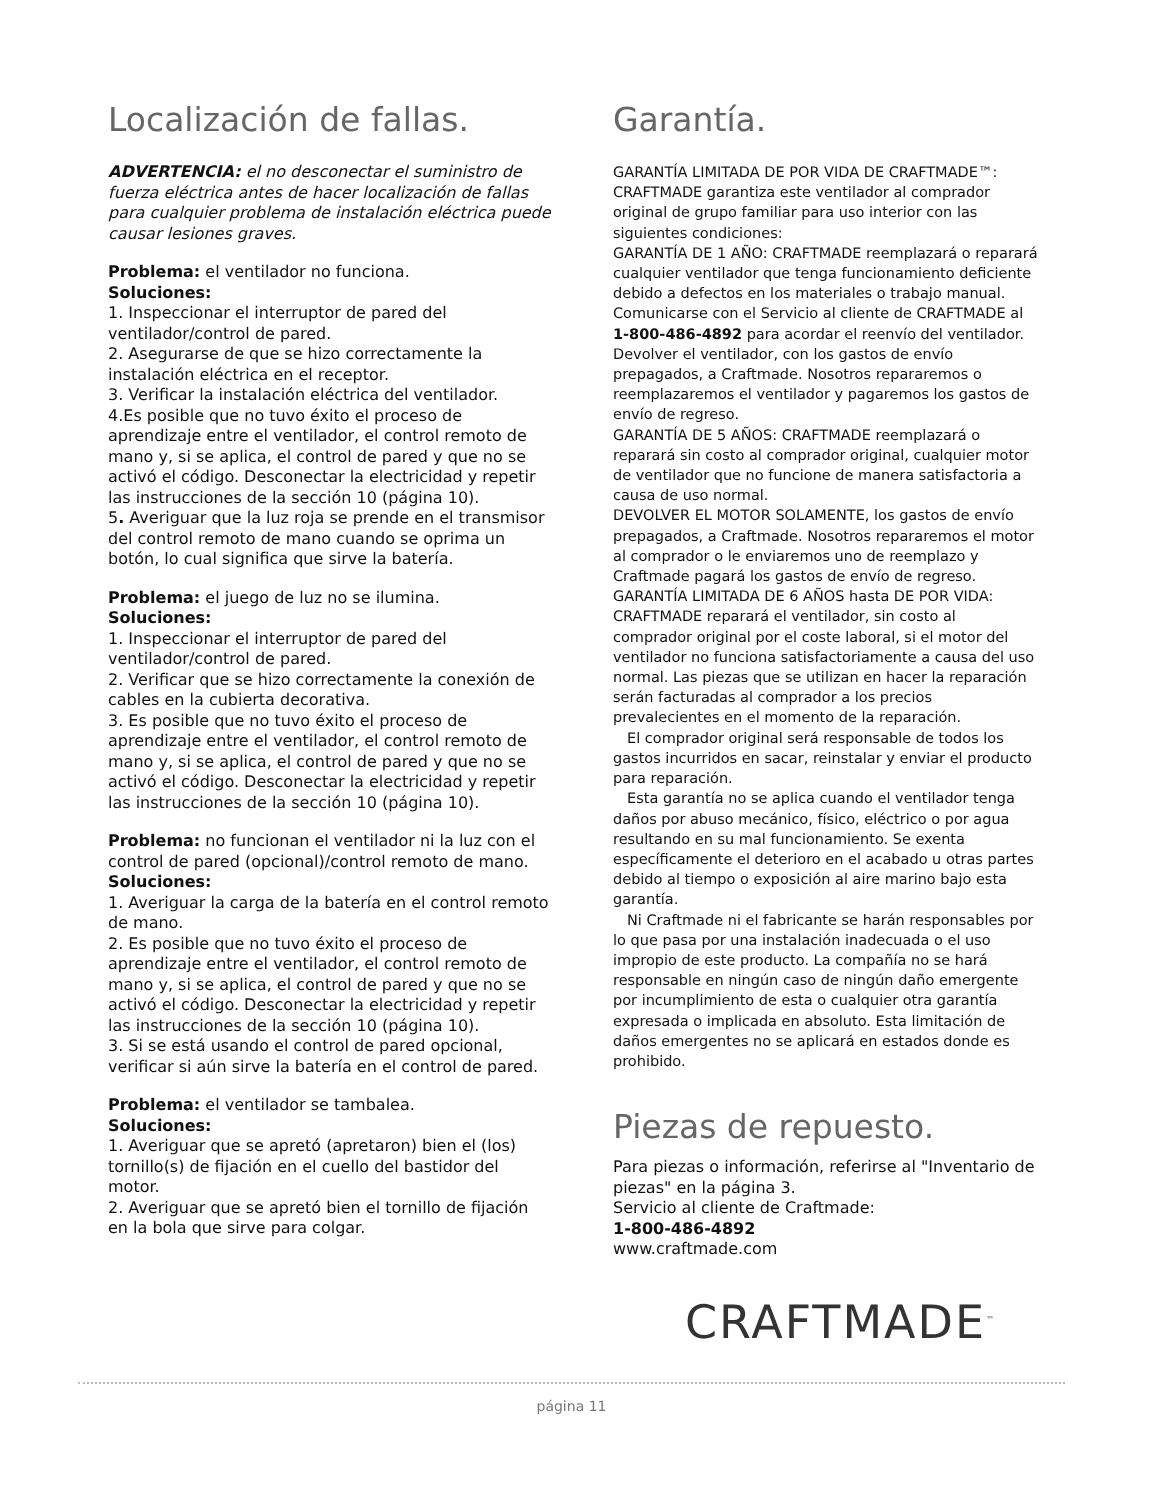Localización de fallas.
ADVERTENCIA: el no desconectar el suministro de fuerza eléctrica antes de hacer localización de fallas para cualquier problema de instalación eléctrica puede causar lesiones graves.
Problema: el ventilador no funciona.
Soluciones:
1. Inspeccionar el interruptor de pared del ventilador/control de pared.
2. Asegurarse de que se hizo correctamente la instalación eléctrica en el receptor.
3. Verificar la instalación eléctrica del ventilador.
4.Es posible que no tuvo éxito el proceso de aprendizaje entre el ventilador, el control remoto de mano y, si se aplica, el control de pared y que no se activó el código. Desconectar la electricidad y repetir las instrucciones de la sección 10 (página 10).
5. Averiguar que la luz roja se prende en el transmisor del control remoto de mano cuando se oprima un botón, lo cual significa que sirve la batería.
Problema: el juego de luz no se ilumina.
Soluciones:
1. Inspeccionar el interruptor de pared del ventilador/control de pared.
2. Verificar que se hizo correctamente la conexión de cables en la cubierta decorativa.
3. Es posible que no tuvo éxito el proceso de aprendizaje entre el ventilador, el control remoto de mano y, si se aplica, el control de pared y que no se activó el código. Desconectar la electricidad y repetir las instrucciones de la sección 10 (página 10).
Problema: no funcionan el ventilador ni la luz con el control de pared (opcional)/control remoto de mano.
Soluciones:
1. Averiguar la carga de la batería en el control remoto de mano.
2. Es posible que no tuvo éxito el proceso de aprendizaje entre el ventilador, el control remoto de mano y, si se aplica, el control de pared y que no se activó el código. Desconectar la electricidad y repetir las instrucciones de la sección 10 (página 10).
3. Si se está usando el control de pared opcional, verificar si aún sirve la batería en el control de pared.
Problema: el ventilador se tambalea.
Soluciones:
1. Averiguar que se apretó (apretaron) bien el (los) tornillo(s) de fijación en el cuello del bastidor del motor.
2. Averiguar que se apretó bien el tornillo de fijación en la bola que sirve para colgar.
Garantía.
GARANTÍA LIMITADA DE POR VIDA DE CRAFTMADE™: CRAFTMADE garantiza este ventilador al comprador original de grupo familiar para uso interior con las siguientes condiciones:
GARANTÍA DE 1 AÑO: CRAFTMADE reemplazará o reparará cualquier ventilador que tenga funcionamiento deficiente debido a defectos en los materiales o trabajo manual. Comunicarse con el Servicio al cliente de CRAFTMADE al 1-800-486-4892 para acordar el reenvío del ventilador. Devolver el ventilador, con los gastos de envío prepagados, a Craftmade. Nosotros repararemos o reemplazaremos el ventilador y pagaremos los gastos de envío de regreso.
GARANTÍA DE 5 AÑOS: CRAFTMADE reemplazará o reparará sin costo al comprador original, cualquier motor de ventilador que no funcione de manera satisfactoria a causa de uso normal.
DEVOLVER EL MOTOR SOLAMENTE, los gastos de envío prepagados, a Craftmade. Nosotros repararemos el motor al comprador o le enviaremos uno de reemplazo y Craftmade pagará los gastos de envío de regreso.
GARANTÍA LIMITADA DE 6 AÑOS hasta DE POR VIDA: CRAFTMADE reparará el ventilador, sin costo al comprador original por el coste laboral, si el motor del ventilador no funciona satisfactoriamente a causa del uso normal. Las piezas que se utilizan en hacer la reparación serán facturadas al comprador a los precios prevalecientes en el momento de la reparación.
El comprador original será responsable de todos los gastos incurridos en sacar, reinstalar y enviar el producto para reparación.
Esta garantía no se aplica cuando el ventilador tenga daños por abuso mecánico, físico, eléctrico o por agua resultando en su mal funcionamiento. Se exenta específicamente el deterioro en el acabado u otras partes debido al tiempo o exposición al aire marino bajo esta garantía.
Ni Craftmade ni el fabricante se harán responsables por lo que pasa por una instalación inadecuada o el uso impropio de este producto. La compañía no se hará responsable en ningún caso de ningún daño emergente por incumplimiento de esta o cualquier otra garantía expresada o implicada en absoluto. Esta limitación de daños emergentes no se aplicará en estados donde es prohibido.
Piezas de repuesto.
Para piezas o información, referirse al "Inventario de piezas" en la página 3.
Servicio al cliente de Craftmade:
1-800-486-4892
www.craftmade.com
CRAFTMADE<sup>™</sup>
página 11